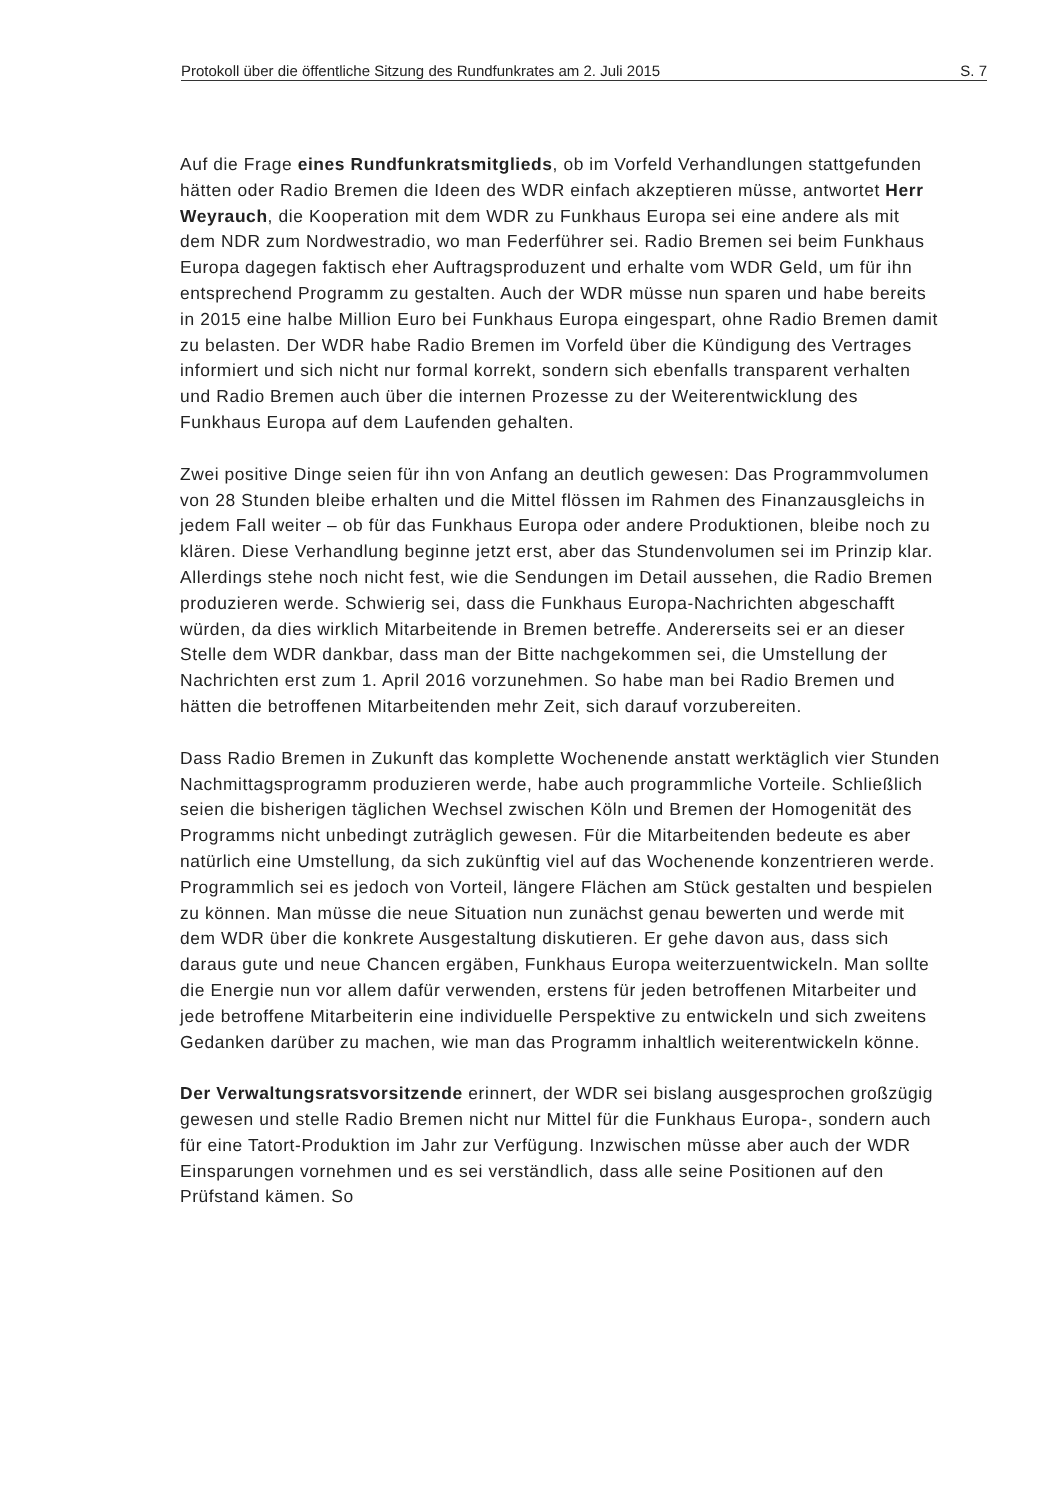Protokoll über die öffentliche Sitzung des Rundfunkrates am 2. Juli 2015 S. 7
Auf die Frage eines Rundfunkratsmitglieds, ob im Vorfeld Verhandlungen stattgefunden hätten oder Radio Bremen die Ideen des WDR einfach akzeptieren müsse, antwortet Herr Weyrauch, die Kooperation mit dem WDR zu Funkhaus Europa sei eine andere als mit dem NDR zum Nordwestradio, wo man Federführer sei. Radio Bremen sei beim Funkhaus Europa dagegen faktisch eher Auftragsproduzent und erhalte vom WDR Geld, um für ihn entsprechend Programm zu gestalten. Auch der WDR müsse nun sparen und habe bereits in 2015 eine halbe Million Euro bei Funkhaus Europa eingespart, ohne Radio Bremen damit zu belasten. Der WDR habe Radio Bremen im Vorfeld über die Kündigung des Vertrages informiert und sich nicht nur formal korrekt, sondern sich ebenfalls transparent verhalten und Radio Bremen auch über die internen Prozesse zu der Weiterentwicklung des Funkhaus Europa auf dem Laufenden gehalten.
Zwei positive Dinge seien für ihn von Anfang an deutlich gewesen: Das Programmvolumen von 28 Stunden bleibe erhalten und die Mittel flössen im Rahmen des Finanzausgleichs in jedem Fall weiter – ob für das Funkhaus Europa oder andere Produktionen, bleibe noch zu klären. Diese Verhandlung beginne jetzt erst, aber das Stundenvolumen sei im Prinzip klar. Allerdings stehe noch nicht fest, wie die Sendungen im Detail aussehen, die Radio Bremen produzieren werde. Schwierig sei, dass die Funkhaus Europa-Nachrichten abgeschafft würden, da dies wirklich Mitarbeitende in Bremen betreffe. Andererseits sei er an dieser Stelle dem WDR dankbar, dass man der Bitte nachgekommen sei, die Umstellung der Nachrichten erst zum 1. April 2016 vorzunehmen. So habe man bei Radio Bremen und hätten die betroffenen Mitarbeitenden mehr Zeit, sich darauf vorzubereiten.
Dass Radio Bremen in Zukunft das komplette Wochenende anstatt werktäglich vier Stunden Nachmittagsprogramm produzieren werde, habe auch programmliche Vorteile. Schließlich seien die bisherigen täglichen Wechsel zwischen Köln und Bremen der Homogenität des Programms nicht unbedingt zuträglich gewesen. Für die Mitarbeitenden bedeute es aber natürlich eine Umstellung, da sich zukünftig viel auf das Wochenende konzentrieren werde. Programmlich sei es jedoch von Vorteil, längere Flächen am Stück gestalten und bespielen zu können. Man müsse die neue Situation nun zunächst genau bewerten und werde mit dem WDR über die konkrete Ausgestaltung diskutieren. Er gehe davon aus, dass sich daraus gute und neue Chancen ergäben, Funkhaus Europa weiterzuentwickeln. Man sollte die Energie nun vor allem dafür verwenden, erstens für jeden betroffenen Mitarbeiter und jede betroffene Mitarbeiterin eine individuelle Perspektive zu entwickeln und sich zweitens Gedanken darüber zu machen, wie man das Programm inhaltlich weiterentwickeln könne.
Der Verwaltungsratsvorsitzende erinnert, der WDR sei bislang ausgesprochen großzügig gewesen und stelle Radio Bremen nicht nur Mittel für die Funkhaus Europa-, sondern auch für eine Tatort-Produktion im Jahr zur Verfügung. Inzwischen müsse aber auch der WDR Einsparungen vornehmen und es sei verständlich, dass alle seine Positionen auf den Prüfstand kämen. So